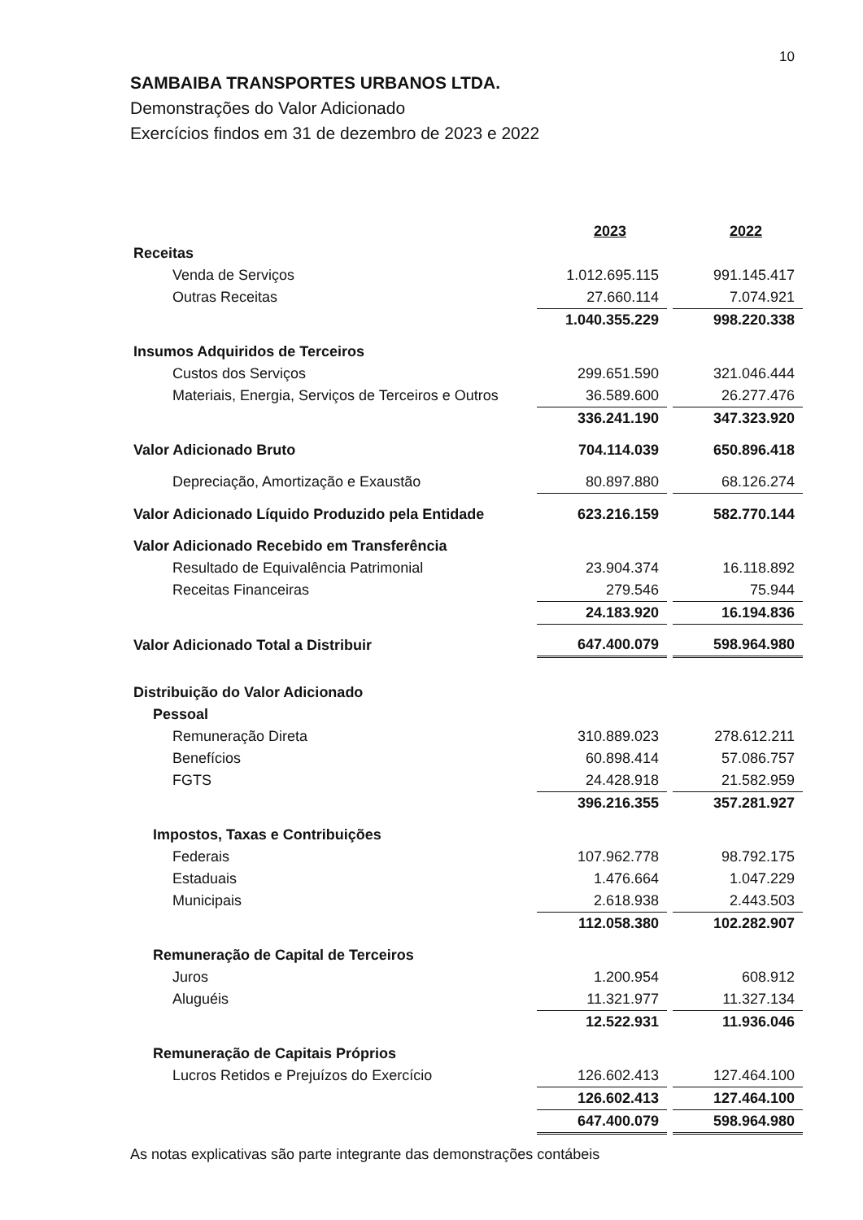10
SAMBAIBA TRANSPORTES URBANOS LTDA.
Demonstrações do Valor Adicionado
Exercícios findos em 31 de dezembro de 2023 e 2022
| | 2023 | | 2022 |
| Receitas | | | |
| Venda de Serviços | 1.012.695.115 | | 991.145.417 |
| Outras Receitas | 27.660.114 | | 7.074.921 |
| | 1.040.355.229 | | 998.220.338 |
| Insumos Adquiridos de Terceiros | | | |
| Custos dos Serviços | 299.651.590 | | 321.046.444 |
| Materiais, Energia, Serviços de Terceiros e Outros | 36.589.600 | | 26.277.476 |
| | 336.241.190 | | 347.323.920 |
| Valor Adicionado Bruto | 704.114.039 | | 650.896.418 |
| Depreciação, Amortização e Exaustão | 80.897.880 | | 68.126.274 |
| Valor Adicionado Líquido Produzido pela Entidade | 623.216.159 | | 582.770.144 |
| Valor Adicionado Recebido em Transferência | | | |
| Resultado de Equivalência Patrimonial | 23.904.374 | | 16.118.892 |
| Receitas Financeiras | 279.546 | | 75.944 |
| | 24.183.920 | | 16.194.836 |
| Valor Adicionado Total a Distribuir | 647.400.079 | | 598.964.980 |
| Distribuição do Valor Adicionado | | | |
| Pessoal | | | |
| Remuneração Direta | 310.889.023 | | 278.612.211 |
| Benefícios | 60.898.414 | | 57.086.757 |
| FGTS | 24.428.918 | | 21.582.959 |
| | 396.216.355 | | 357.281.927 |
| Impostos, Taxas e Contribuições | | | |
| Federais | 107.962.778 | | 98.792.175 |
| Estaduais | 1.476.664 | | 1.047.229 |
| Municipais | 2.618.938 | | 2.443.503 |
| | 112.058.380 | | 102.282.907 |
| Remuneração de Capital de Terceiros | | | |
| Juros | 1.200.954 | | 608.912 |
| Aluguéis | 11.321.977 | | 11.327.134 |
| | 12.522.931 | | 11.936.046 |
| Remuneração de Capitais Próprios | | | |
| Lucros Retidos e Prejuízos do Exercício | 126.602.413 | | 127.464.100 |
| | 126.602.413 | | 127.464.100 |
| | 647.400.079 | | 598.964.980 |
As notas explicativas são parte integrante das demonstrações contábeis